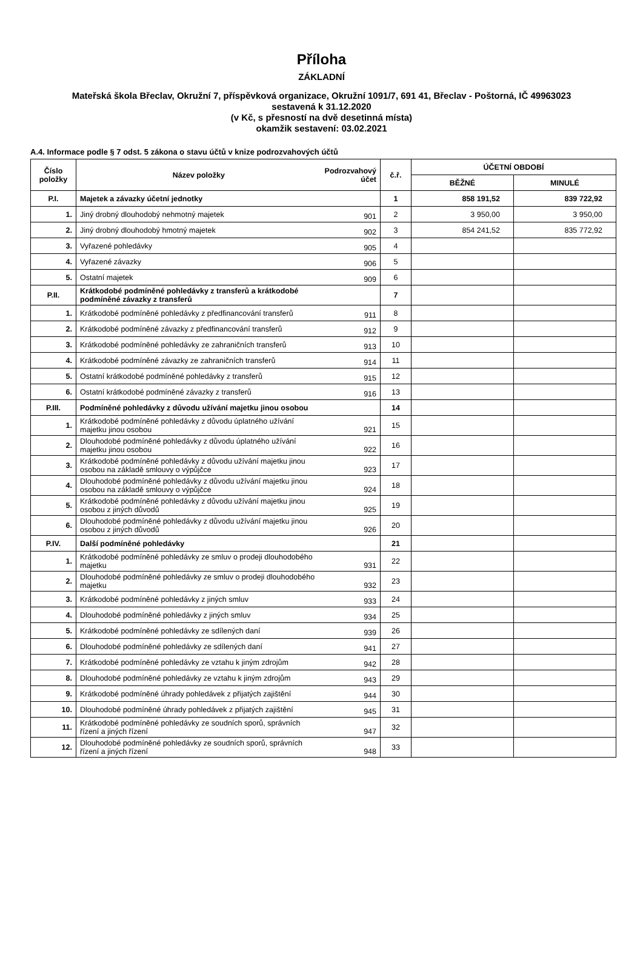Příloha
ZÁKLADNÍ
Mateřská škola Břeclav, Okružní 7, příspěvková organizace, Okružní 1091/7, 691 41, Břeclav - Poštorná, IČ 49963023
sestavená k 31.12.2020
(v Kč, s přesností na dvě desetinná místa)
okamžik sestavení: 03.02.2021
A.4. Informace podle § 7 odst. 5 zákona o stavu účtů v knize podrozvahových účtů
| Číslo položky | Název položky | Podrozvahový účet | č.ř. | ÚČETNÍ OBDOBÍ | |
| --- | --- | --- | --- | --- | --- |
| | | | | BĚŽNÉ | MINULÉ |
| P.I. | Majetek a závazky účetní jednotky | | 1 | 858 191,52 | 839 722,92 |
| 1. | Jiný drobný dlouhodobý nehmotný majetek | 901 | 2 | 3 950,00 | 3 950,00 |
| 2. | Jiný drobný dlouhodobý hmotný majetek | 902 | 3 | 854 241,52 | 835 772,92 |
| 3. | Vyřazené pohledávky | 905 | 4 | | |
| 4. | Vyřazené závazky | 906 | 5 | | |
| 5. | Ostatní majetek | 909 | 6 | | |
| P.II. | Krátkodobé podmíněné pohledávky z transferů a krátkodobé podmíněné závazky z transferů | | 7 | | |
| 1. | Krátkodobé podmíněné pohledávky z předfinancování transferů | 911 | 8 | | |
| 2. | Krátkodobé podmíněné závazky z předfinancování transferů | 912 | 9 | | |
| 3. | Krátkodobé podmíněné pohledávky ze zahraničních transferů | 913 | 10 | | |
| 4. | Krátkodobé podmíněné závazky ze zahraničních transferů | 914 | 11 | | |
| 5. | Ostatní krátkodobé podmíněné pohledávky z transferů | 915 | 12 | | |
| 6. | Ostatní krátkodobé podmíněné závazky z transferů | 916 | 13 | | |
| P.III. | Podmíněné pohledávky z důvodu užívání majetku jinou osobou | | 14 | | |
| 1. | Krátkodobé podmíněné pohledávky z důvodu úplatného užívání majetku jinou osobou | 921 | 15 | | |
| 2. | Dlouhodobé podmíněné pohledávky z důvodu úplatného užívání majetku jinou osobou | 922 | 16 | | |
| 3. | Krátkodobé podmíněné pohledávky z důvodu užívání majetku jinou osobou na základě smlouvy o výpůjčce | 923 | 17 | | |
| 4. | Dlouhodobé podmíněné pohledávky z důvodu užívání majetku jinou osobou na základě smlouvy o výpůjčce | 924 | 18 | | |
| 5. | Krátkodobé podmíněné pohledávky z důvodu užívání majetku jinou osobou z jiných důvodů | 925 | 19 | | |
| 6. | Dlouhodobé podmíněné pohledávky z důvodu užívání majetku jinou osobou z jiných důvodů | 926 | 20 | | |
| P.IV. | Další podmíněné pohledávky | | 21 | | |
| 1. | Krátkodobé podmíněné pohledávky ze smluv o prodeji dlouhodobého majetku | 931 | 22 | | |
| 2. | Dlouhodobé podmíněné pohledávky ze smluv o prodeji dlouhodobého majetku | 932 | 23 | | |
| 3. | Krátkodobé podmíněné pohledávky z jiných smluv | 933 | 24 | | |
| 4. | Dlouhodobé podmíněné pohledávky z jiných smluv | 934 | 25 | | |
| 5. | Krátkodobé podmíněné pohledávky ze sdílených daní | 939 | 26 | | |
| 6. | Dlouhodobé podmíněné pohledávky ze sdílených daní | 941 | 27 | | |
| 7. | Krátkodobé podmíněné pohledávky ze vztahu k jiným zdrojům | 942 | 28 | | |
| 8. | Dlouhodobé podmíněné pohledávky ze vztahu k jiným zdrojům | 943 | 29 | | |
| 9. | Krátkodobé podmíněné úhrady pohledávek z přijatých zajištění | 944 | 30 | | |
| 10. | Dlouhodobé podmíněné úhrady pohledávek z přijatých zajištění | 945 | 31 | | |
| 11. | Krátkodobé podmíněné pohledávky ze soudních sporů, správních řízení a jiných řízení | 947 | 32 | | |
| 12. | Dlouhodobé podmíněné pohledávky ze soudních sporů, správních řízení a jiných řízení | 948 | 33 | | |